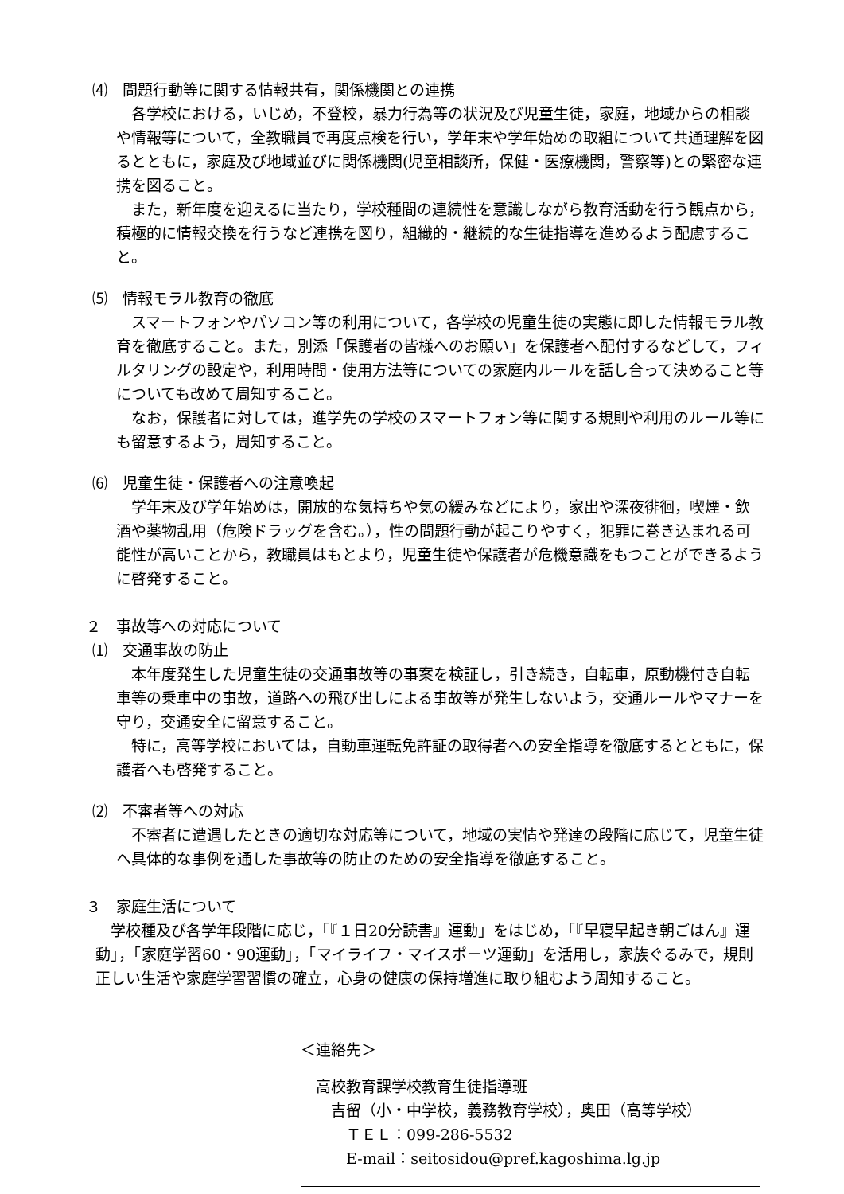⑷　問題行動等に関する情報共有，関係機関との連携
各学校における，いじめ，不登校，暴力行為等の状況及び児童生徒，家庭，地域からの相談や情報等について，全教職員で再度点検を行い，学年末や学年始めの取組について共通理解を図るとともに，家庭及び地域並びに関係機関(児童相談所，保健・医療機関，警察等)との緊密な連携を図ること。
また，新年度を迎えるに当たり，学校種間の連続性を意識しながら教育活動を行う観点から，積極的に情報交換を行うなど連携を図り，組織的・継続的な生徒指導を進めるよう配慮すること。
⑸　情報モラル教育の徹底
スマートフォンやパソコン等の利用について，各学校の児童生徒の実態に即した情報モラル教育を徹底すること。また，別添「保護者の皆様へのお願い」を保護者へ配付するなどして，フィルタリングの設定や，利用時間・使用方法等についての家庭内ルールを話し合って決めること等についても改めて周知すること。
なお，保護者に対しては，進学先の学校のスマートフォン等に関する規則や利用のルール等にも留意するよう，周知すること。
⑹　児童生徒・保護者への注意喚起
学年末及び学年始めは，開放的な気持ちや気の緩みなどにより，家出や深夜徘徊，喫煙・飲酒や薬物乱用（危険ドラッグを含む。），性の問題行動が起こりやすく，犯罪に巻き込まれる可能性が高いことから，教職員はもとより，児童生徒や保護者が危機意識をもつことができるように啓発すること。
２　事故等への対応について
⑴　交通事故の防止
本年度発生した児童生徒の交通事故等の事案を検証し，引き続き，自転車，原動機付き自転車等の乗車中の事故，道路への飛び出しによる事故等が発生しないよう，交通ルールやマナーを守り，交通安全に留意すること。
特に，高等学校においては，自動車運転免許証の取得者への安全指導を徹底するとともに，保護者へも啓発すること。
⑵　不審者等への対応
不審者に遭遇したときの適切な対応等について，地域の実情や発達の段階に応じて，児童生徒へ具体的な事例を通した事故等の防止のための安全指導を徹底すること。
３　家庭生活について
学校種及び各学年段階に応じ，「『１日20分読書』運動」をはじめ，「『早寝早起き朝ごはん』運動」，「家庭学習60・90運動」，「マイライフ・マイスポーツ運動」を活用し，家族ぐるみで，規則正しい生活や家庭学習習慣の確立，心身の健康の保持増進に取り組むよう周知すること。
＜連絡先＞
高校教育課学校教育生徒指導班
　吉留（小・中学校，義務教育学校），奥田（高等学校）
　　ＴＥＬ：099-286-5532
　　E-mail：seitosidou@pref.kagoshima.lg.jp